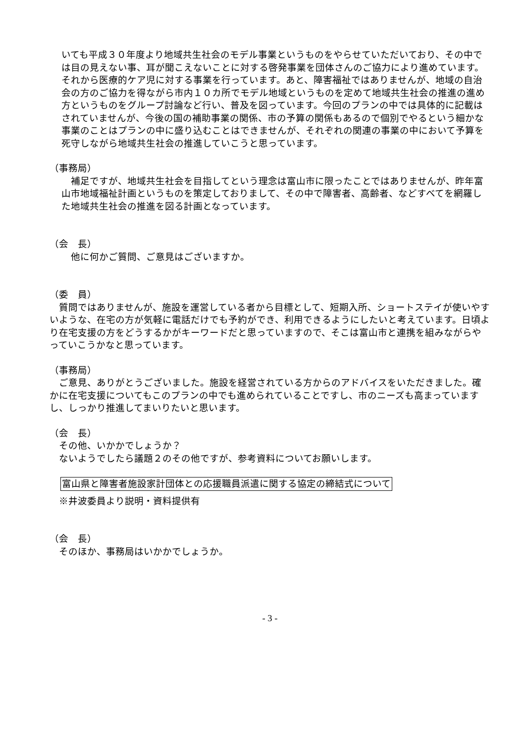いても平成３０年度より地域共生社会のモデル事業というものをやらせていただいており、その中では目の見えない事、耳が聞こえないことに対する啓発事業を団体さんのご協力により進めています。それから医療的ケア児に対する事業を行っています。あと、障害福祉ではありませんが、地域の自治会の方のご協力を得ながら市内１０カ所でモデル地域というものを定めて地域共生社会の推進の進め方というものをグループ討論など行い、普及を図っています。今回のプランの中では具体的に記載はされていませんが、今後の国の補助事業の関係、市の予算の関係もあるので個別でやるという細かな事業のことはプランの中に盛り込むことはできませんが、それぞれの関連の事業の中において予算を死守しながら地域共生社会の推進していこうと思っています。
（事務局）
　補足ですが、地域共生社会を目指してという理念は富山市に限ったことではありませんが、昨年富山市地域福祉計画というものを策定しておりまして、その中で障害者、高齢者、などすべてを網羅した地域共生社会の推進を図る計画となっています。
（会　長）
　他に何かご質問、ご意見はございますか。
（委　員）
　質問ではありませんが、施設を運営している者から目標として、短期入所、ショートステイが使いやすいような、在宅の方が気軽に電話だけでも予約ができ、利用できるようにしたいと考えています。日頃より在宅支援の方をどうするかがキーワードだと思っていますので、そこは富山市と連携を組みながらやっていこうかなと思っています。
（事務局）
　ご意見、ありがとうございました。施設を経営されている方からのアドバイスをいただきました。確かに在宅支援についてもこのプランの中でも進められていることですし、市のニーズも高まっていますし、しっかり推進してまいりたいと思います。
（会　長）
　その他、いかかでしょうか？
　ないようでしたら議題２のその他ですが、参考資料についてお願いします。
富山県と障害者施設家計団体との応援職員派遣に関する協定の締結式について
　※井波委員より説明・資料提供有
（会　長）
　そのほか、事務局はいかかでしょうか。
- 3 -